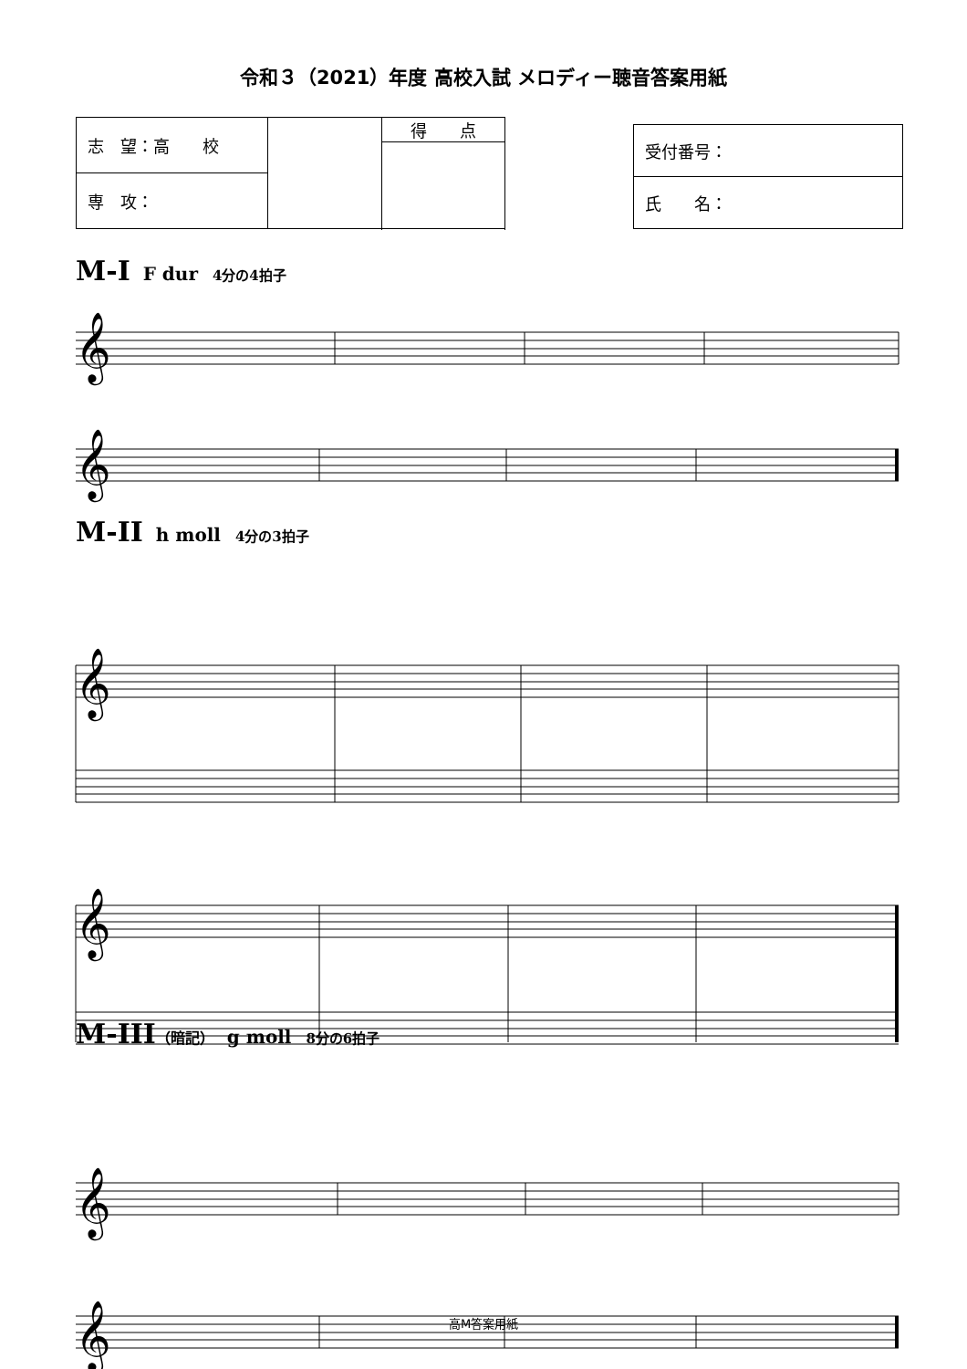令和３（2021）年度 高校入試 メロディー聴音答案用紙
| 志 望：高 校 | | 得 点 |
| 専 攻： | | |
| 受付番号： |
| 氏 名： |
M-I F dur 4分の4拍子
𝄞
𝄞
𝄞
𝄞
𝄞
𝄞
M-II h moll 4分の3拍子
M-III（暗記） g moll 8分の6拍子
高M答案用紙